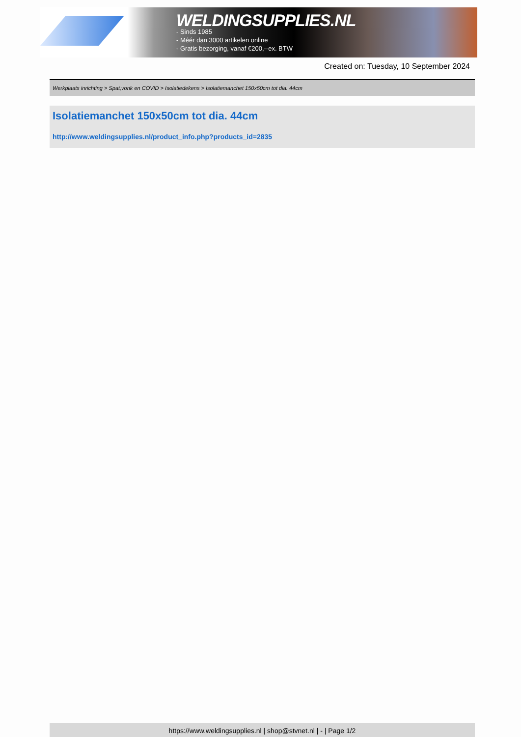WELDINGSUPPLIES.NL
- Sinds 1985
- Méér dan 3000 artikelen online
- Gratis bezorging, vanaf €200,--ex. BTW
Created on: Tuesday, 10 September 2024
Werkplaats inrichting > Spat,vonk en COVID > Isolatiedekens > Isolatiemanchet 150x50cm tot dia. 44cm
Isolatiemanchet 150x50cm tot dia. 44cm
http://www.weldingsupplies.nl/product_info.php?products_id=2835
https://www.weldingsupplies.nl | shop@stvnet.nl | - | Page 1/2